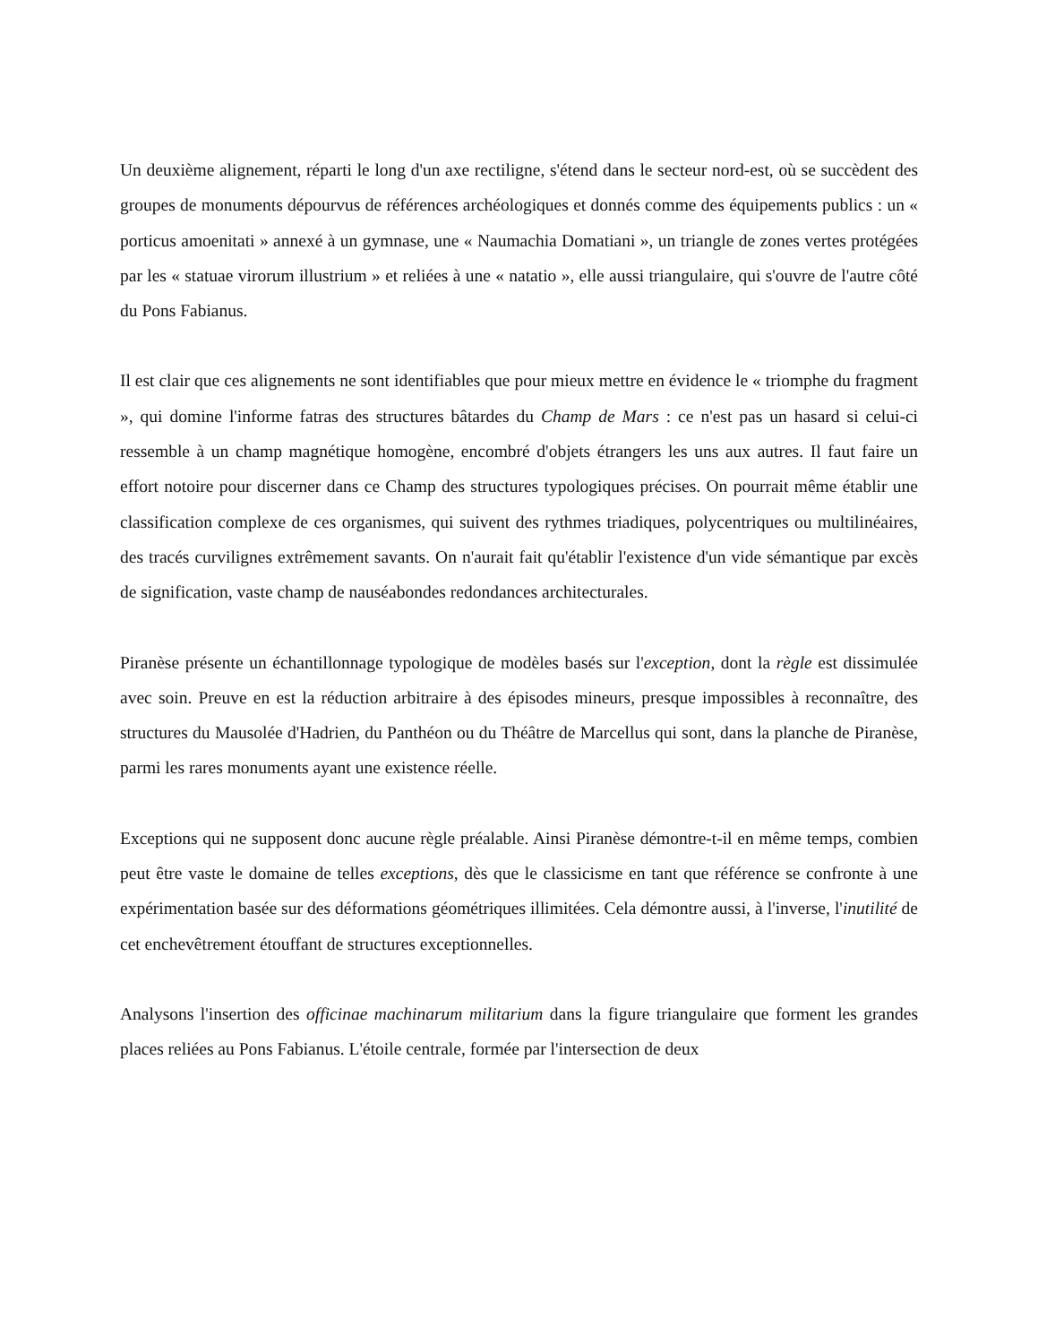Un deuxième alignement, réparti le long d'un axe rectiligne, s'étend dans le secteur nord-est, où se succèdent des groupes de monuments dépourvus de références archéologiques et donnés comme des équipements publics : un « porticus amoenitati » annexé à un gymnase, une « Naumachia Domatiani », un triangle de zones vertes protégées par les « statuae virorum illustrium » et reliées à une « natatio », elle aussi triangulaire, qui s'ouvre de l'autre côté du Pons Fabianus.
Il est clair que ces alignements ne sont identifiables que pour mieux mettre en évidence le « triomphe du fragment », qui domine l'informe fatras des structures bâtardes du Champ de Mars : ce n'est pas un hasard si celui-ci ressemble à un champ magnétique homogène, encombré d'objets étrangers les uns aux autres. Il faut faire un effort notoire pour discerner dans ce Champ des structures typologiques précises. On pourrait même établir une classification complexe de ces organismes, qui suivent des rythmes triadiques, polycentriques ou multilinéaires, des tracés curvilignes extrêmement savants. On n'aurait fait qu'établir l'existence d'un vide sémantique par excès de signification, vaste champ de nauséabondes redondances architecturales.
Piranèse présente un échantillonnage typologique de modèles basés sur l'exception, dont la règle est dissimulée avec soin. Preuve en est la réduction arbitraire à des épisodes mineurs, presque impossibles à reconnaître, des structures du Mausolée d'Hadrien, du Panthéon ou du Théâtre de Marcellus qui sont, dans la planche de Piranèse, parmi les rares monuments ayant une existence réelle.
Exceptions qui ne supposent donc aucune règle préalable. Ainsi Piranèse démontre-t-il en même temps, combien peut être vaste le domaine de telles exceptions, dès que le classicisme en tant que référence se confronte à une expérimentation basée sur des déformations géométriques illimitées. Cela démontre aussi, à l'inverse, l'inutilité de cet enchevêtrement étouffant de structures exceptionnelles.
Analysons l'insertion des officinae machinarum militarium dans la figure triangulaire que forment les grandes places reliées au Pons Fabianus. L'étoile centrale, formée par l'intersection de deux